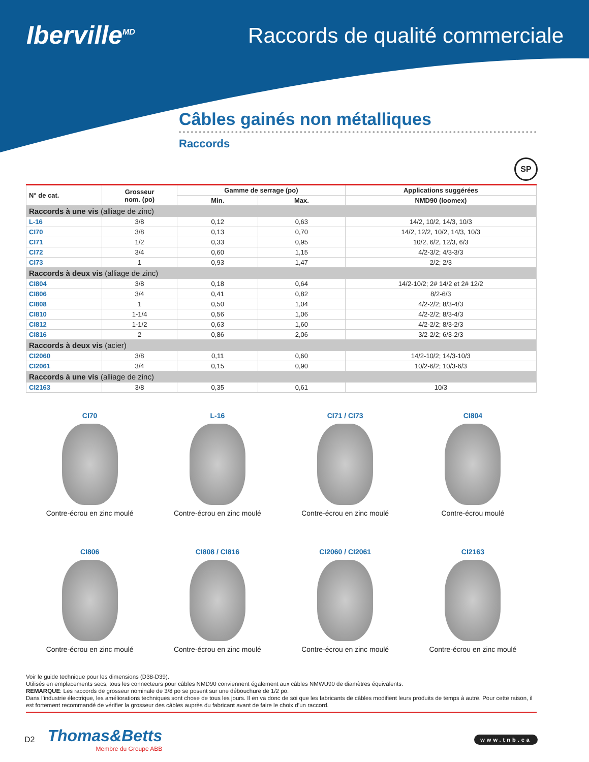Iberville<sup>MD</sup>
Raccords de qualité commerciale
Câbles gainés non métalliques
Raccords
SP
| N° de cat. | Grosseur nom. (po) | Gamme de serrage (po) | | Applications suggérées |
| --- | --- | --- | --- | --- |
| | | Min. | Max. | NMD90 (loomex) |
| Raccords à une vis (alliage de zinc) | | | | |
| L-16 | 3/8 | 0,12 | 0,63 | 14/2, 10/2, 14/3, 10/3 |
| CI70 | 3/8 | 0,13 | 0,70 | 14/2, 12/2, 10/2, 14/3, 10/3 |
| CI71 | 1/2 | 0,33 | 0,95 | 10/2, 6/2, 12/3, 6/3 |
| CI72 | 3/4 | 0,60 | 1,15 | 4/2-3/2; 4/3-3/3 |
| CI73 | 1 | 0,93 | 1,47 | 2/2; 2/3 |
| Raccords à deux vis (alliage de zinc) | | | | |
| CI804 | 3/8 | 0,18 | 0,64 | 14/2-10/2; 2# 14/2 et 2# 12/2 |
| CI806 | 3/4 | 0,41 | 0,82 | 8/2-6/3 |
| CI808 | 1 | 0,50 | 1,04 | 4/2-2/2; 8/3-4/3 |
| CI810 | 1-1/4 | 0,56 | 1,06 | 4/2-2/2; 8/3-4/3 |
| CI812 | 1-1/2 | 0,63 | 1,60 | 4/2-2/2; 8/3-2/3 |
| CI816 | 2 | 0,86 | 2,06 | 3/2-2/2; 6/3-2/3 |
| Raccords à deux vis (acier) | | | | |
| CI2060 | 3/8 | 0,11 | 0,60 | 14/2-10/2; 14/3-10/3 |
| CI2061 | 3/4 | 0,15 | 0,90 | 10/2-6/2; 10/3-6/3 |
| Raccords à une vis (alliage de zinc) | | | | |
| CI2163 | 3/8 | 0,35 | 0,61 | 10/3 |
CI70
Contre-écrou en zinc moulé
L-16
Contre-écrou en zinc moulé
CI71 / CI73
Contre-écrou en zinc moulé
CI804
Contre-écrou moulé
CI806
Contre-écrou en zinc moulé
CI808 / CI816
Contre-écrou en zinc moulé
CI2060 / CI2061
Contre-écrou en zinc moulé
CI2163
Contre-écrou en zinc moulé
Voir le guide technique pour les dimensions (D38-D39).
Utilisés en emplacements secs, tous les connecteurs pour câbles NMD90 conviennent également aux câbles NMWU90 de diamètres équivalents.
REMARQUE: Les raccords de grosseur nominale de 3/8 po se posent sur une débouchure de 1/2 po.
Dans l’industrie électrique, les améliorations techniques sont chose de tous les jours. Il en va donc de soi que les fabricants de câbles modifient leurs produits de temps à autre. Pour cette raison, il est fortement recommandé de vérifier la grosseur des câbles auprès du fabricant avant de faire le choix d’un raccord.
D2
Thomas&Betts
Membre du Groupe ABB
www.tnb.ca